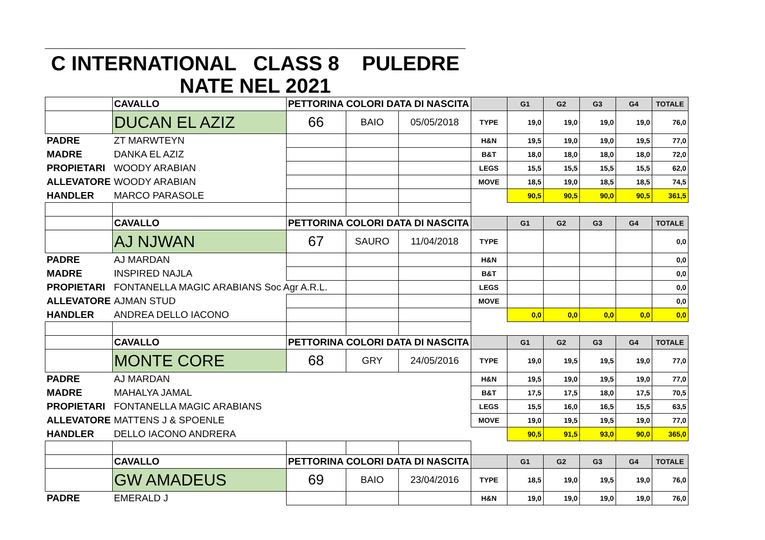C INTERNATIONAL CLASS 8 PULEDRE
NATE NEL 2021
| | CAVALLO | PETTORINA COLORI DATA DI NASCITA | | | | G1 | G2 | G3 | G4 | TOTALE |
| | DUCAN EL AZIZ | 66 | BAIO | 05/05/2018 | TYPE | 19,0 | 19,0 | 19,0 | 19,0 | 76,0 |
| PADRE | ZT MARWTEYN | | | | H&N | 19,5 | 19,0 | 19,0 | 19,5 | 77,0 |
| MADRE | DANKA EL AZIZ | | | | B&T | 18,0 | 18,0 | 18,0 | 18,0 | 72,0 |
| PROPIETARI | WOODY ARABIAN | | | | LEGS | 15,5 | 15,5 | 15,5 | 15,5 | 62,0 |
| ALLEVATORE | WOODY ARABIAN | | | | MOVE | 18,5 | 19,0 | 18,5 | 18,5 | 74,5 |
| HANDLER | MARCO PARASOLE | | | | | 90,5 | 90,5 | 90,0 | 90,5 | 361,5 |
| | CAVALLO | PETTORINA COLORI DATA DI NASCITA | | | | G1 | G2 | G3 | G4 | TOTALE |
| | AJ NJWAN | 67 | SAURO | 11/04/2018 | TYPE | | | | | 0,0 |
| PADRE | AJ MARDAN | | | | H&N | | | | | 0,0 |
| MADRE | INSPIRED NAJLA | | | | B&T | | | | | 0,0 |
| PROPIETARI | FONTANELLA MAGIC ARABIANS Soc Agr A.R.L. | | | | LEGS | | | | | 0,0 |
| ALLEVATORE | AJMAN STUD | | | | MOVE | | | | | 0,0 |
| HANDLER | ANDREA DELLO IACONO | | | | | 0,0 | 0,0 | 0,0 | 0,0 | 0,0 |
| | CAVALLO | PETTORINA COLORI DATA DI NASCITA | | | | G1 | G2 | G3 | G4 | TOTALE |
| | MONTE CORE | 68 | GRY | 24/05/2016 | TYPE | 19,0 | 19,5 | 19,5 | 19,0 | 77,0 |
| PADRE | AJ MARDAN | | | | H&N | 19,5 | 19,0 | 19,5 | 19,0 | 77,0 |
| MADRE | MAHALYA JAMAL | | | | B&T | 17,5 | 17,5 | 18,0 | 17,5 | 70,5 |
| PROPIETARI | FONTANELLA MAGIC ARABIANS | | | | LEGS | 15,5 | 16,0 | 16,5 | 15,5 | 63,5 |
| ALLEVATORE | MATTENS J & SPOENLE | | | | MOVE | 19,0 | 19,5 | 19,5 | 19,0 | 77,0 |
| HANDLER | DELLO IACONO ANDRERA | | | | | 90,5 | 91,5 | 93,0 | 90,0 | 365,0 |
| | CAVALLO | PETTORINA COLORI DATA DI NASCITA | | | | G1 | G2 | G3 | G4 | TOTALE |
| | GW AMADEUS | 69 | BAIO | 23/04/2016 | TYPE | 18,5 | 19,0 | 19,5 | 19,0 | 76,0 |
| PADRE | EMERALD J | | | | H&N | 19,0 | 19,0 | 19,0 | 19,0 | 76,0 |